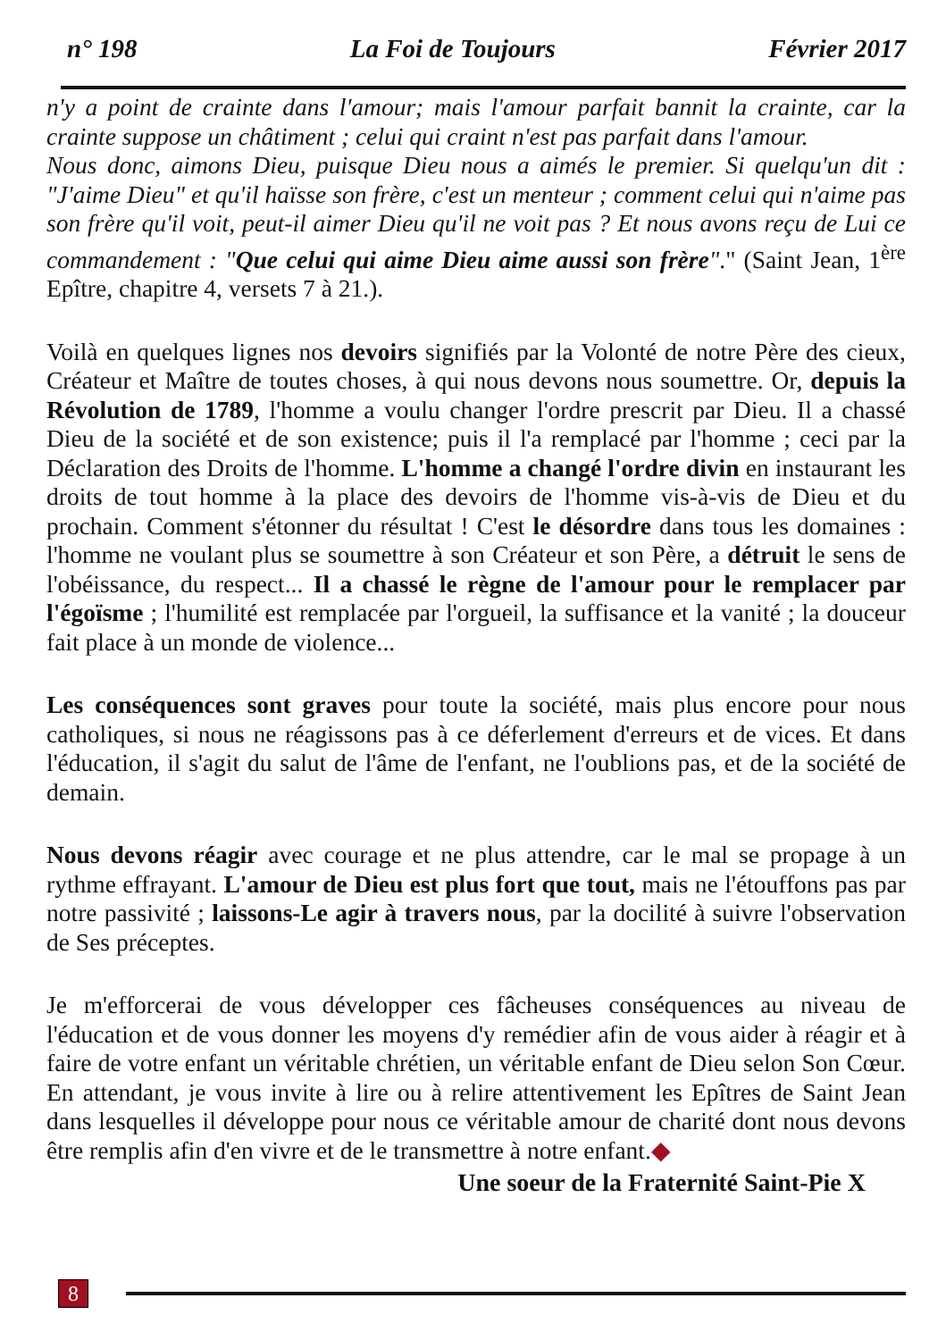n° 198 La Foi de Toujours Février 2017
n'y a point de crainte dans l'amour; mais l'amour parfait bannit la crainte, car la crainte suppose un châtiment ; celui qui craint n'est pas parfait dans l'amour.
Nous donc, aimons Dieu, puisque Dieu nous a aimés le premier. Si quelqu'un dit : "J'aime Dieu" et qu'il haïsse son frère, c'est un menteur ; comment celui qui n'aime pas son frère qu'il voit, peut-il aimer Dieu qu'il ne voit pas ? Et nous avons reçu de Lui ce commandement : "Que celui qui aime Dieu aime aussi son frère"." (Saint Jean, 1<sup>ère</sup> Epître, chapitre 4, versets 7 à 21.).
Voilà en quelques lignes nos devoirs signifiés par la Volonté de notre Père des cieux, Créateur et Maître de toutes choses, à qui nous devons nous soumettre. Or, depuis la Révolution de 1789, l'homme a voulu changer l'ordre prescrit par Dieu. Il a chassé Dieu de la société et de son existence; puis il l'a remplacé par l'homme ; ceci par la Déclaration des Droits de l'homme. L'homme a changé l'ordre divin en instaurant les droits de tout homme à la place des devoirs de l'homme vis-à-vis de Dieu et du prochain. Comment s'étonner du résultat ! C'est le désordre dans tous les domaines : l'homme ne voulant plus se sou­mettre à son Créateur et son Père, a détruit le sens de l'obéissance, du respect... Il a chassé le règne de l'amour pour le remplacer par l'égoïsme ; l'humilité est remplacée par l'orgueil, la suffisance et la vanité ; la douceur fait place à un monde de violence...
Les conséquences sont graves pour toute la société, mais plus encore pour nous catholiques, si nous ne réagissons pas à ce déferlement d'erreurs et de vices. Et dans l'éducation, il s'agit du salut de l'âme de l'enfant, ne l'oublions pas, et de la société de demain.
Nous devons réagir avec courage et ne plus attendre, car le mal se propage à un rythme effrayant. L'amour de Dieu est plus fort que tout, mais ne l'étouf­fons pas par notre passivité ; laissons-Le agir à travers nous, par la docilité à suivre l'observation de Ses préceptes.
Je m'efforcerai de vous développer ces fâcheuses conséquences au niveau de l'éducation et de vous donner les moyens d'y remédier afin de vous aider à réa­gir et à faire de votre enfant un véritable chrétien, un véritable enfant de Dieu selon Son Cœur. En attendant, je vous invite à lire ou à relire attentivement les Epîtres de Saint Jean dans lesquelles il développe pour nous ce véritable amour de charité dont nous devons être remplis afin d'en vivre et de le transmettre à notre enfant.◆
Une soeur de la Fraternité Saint-Pie X
8